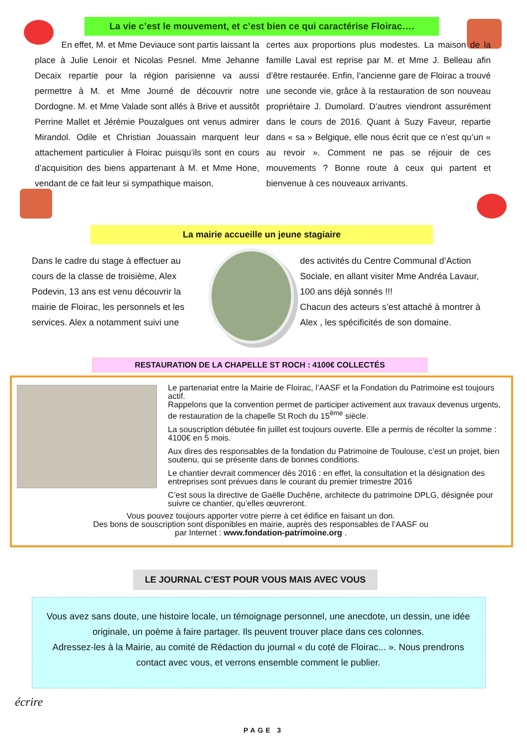La vie c’est le mouvement, et c’est bien ce qui caractérise Floirac….
En effet, M. et Mme Deviauce sont partis laissant la place à Julie Lenoir et Nicolas Pesnel. Mme Jehanne Decaix repartie pour la région parisienne va aussi permettre à M. et Mme Journé de découvrir notre Dordogne. M. et Mme Valade sont allés à Brive et aussitôt Perrine Mallet et Jérémie Pouzalgues ont venus admirer Mirandol. Odile et Christian Jouassain marquent leur attachement particulier à Floirac puisqu’ils sont en cours d’acquisition des biens appartenant à M. et Mme Hone, vendant de ce fait leur si sympathique maison,
certes aux proportions plus modestes. La maison de la famille Laval est reprise par M. et Mme J. Belleau afin d’être restaurée. Enfin, l’ancienne gare de Floirac a trouvé une seconde vie, grâce à la restauration de son nouveau propriétaire J. Dumolard. D’autres viendront assurément dans le cours de 2016. Quant à Suzy Faveur, repartie dans « sa » Belgique, elle nous écrit que ce n’est qu’un « au revoir ». Comment ne pas se réjouir de ces mouvements ? Bonne route à ceux qui partent et bienvenue à ces nouveaux arrivants.
La mairie accueille un jeune stagiaire
Dans le cadre du stage à effectuer au cours de la classe de troisième, Alex Podevin, 13 ans est venu découvrir la mairie de Floirac, les personnels et les services. Alex a notamment suivi une
des activités du Centre Communal d’Action Sociale, en allant visiter Mme Andréa Lavaur, 100 ans déjà sonnés !!!
Chacun des acteurs s’est attaché à montrer à Alex , les spécificités de son domaine.
RESTAURATION DE LA CHAPELLE ST ROCH : 4100€ COLLECTÉS
Le partenariat entre la Mairie de Floirac, l’AASF et la Fondation du Patrimoine est toujours actif.
Rappelons que la convention permet de participer activement aux travaux devenus urgents, de restauration de la chapelle St Roch du 15<sup>ème</sup> siècle.
La souscription débutée fin juillet est toujours ouverte. Elle a permis de récolter la somme : 4100€ en 5 mois.
Aux dires des responsables de la fondation du Patrimoine de Toulouse, c’est un projet, bien soutenu, qui se présente dans de bonnes conditions.
Le chantier devrait commencer dès 2016 : en effet, la consultation et la désignation des entreprises sont prévues dans le courant du premier trimestre 2016
C’est sous la directive de Gaëlle Duchêne, architecte du patrimoine DPLG, désignée pour suivre ce chantier, qu’elles œuvreront.
Vous pouvez toujours apporter votre pierre à cet édifice en faisant un don.
Des bons de souscription sont disponibles en mairie, auprès des responsables de l’AASF ou
par Internet : www.fondation-patrimoine.org .
LE JOURNAL C’EST POUR VOUS MAIS AVEC VOUS
Vous avez sans doute, une histoire locale, un témoignage personnel, une anecdote, un dessin, une idée originale, un poème à faire partager. Ils peuvent trouver place dans ces colonnes.
Adressez-les à la Mairie, au comité de Rédaction du journal « du coté de Floirac... ». Nous prendrons contact avec vous, et verrons ensemble comment le publier.
écrire
PAGE 3